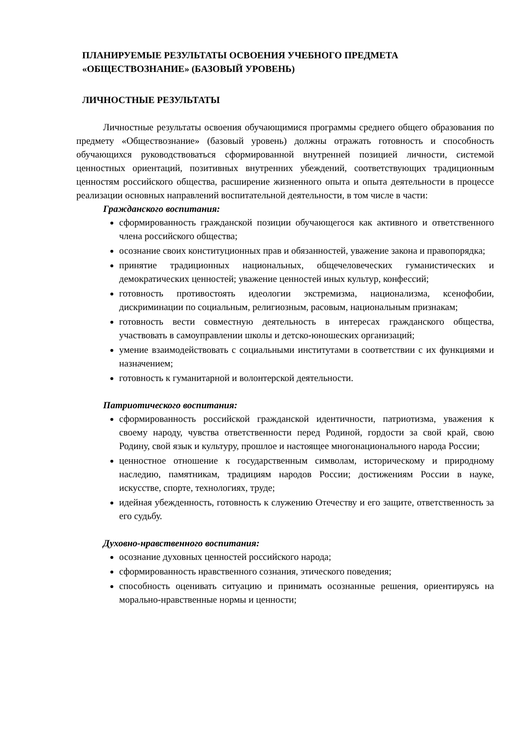ПЛАНИРУЕМЫЕ РЕЗУЛЬТАТЫ ОСВОЕНИЯ УЧЕБНОГО ПРЕДМЕТА «ОБЩЕСТВОЗНАНИЕ» (БАЗОВЫЙ УРОВЕНЬ)
ЛИЧНОСТНЫЕ РЕЗУЛЬТАТЫ
Личностные результаты освоения обучающимися программы среднего общего образования по предмету «Обществознание» (базовый уровень) должны отражать готовность и способность обучающихся руководствоваться сформированной внутренней позицией личности, системой ценностных ориентаций, позитивных внутренних убеждений, соответствующих традиционным ценностям российского общества, расширение жизненного опыта и опыта деятельности в процессе реализации основных направлений воспитательной деятельности, в том числе в части:
Гражданского воспитания:
сформированность гражданской позиции обучающегося как активного и ответственного члена российского общества;
осознание своих конституционных прав и обязанностей, уважение закона и правопорядка;
принятие традиционных национальных, общечеловеческих гуманистических и демократических ценностей; уважение ценностей иных культур, конфессий;
готовность противостоять идеологии экстремизма, национализма, ксенофобии, дискриминации по социальным, религиозным, расовым, национальным признакам;
готовность вести совместную деятельность в интересах гражданского общества, участвовать в самоуправлении школы и детско-юношеских организаций;
умение взаимодействовать с социальными институтами в соответствии с их функциями и назначением;
готовность к гуманитарной и волонтерской деятельности.
Патриотического воспитания:
сформированность российской гражданской идентичности, патриотизма, уважения к своему народу, чувства ответственности перед Родиной, гордости за свой край, свою Родину, свой язык и культуру, прошлое и настоящее многонационального народа России;
ценностное отношение к государственным символам, историческому и природному наследию, памятникам, традициям народов России; достижениям России в науке, искусстве, спорте, технологиях, труде;
идейная убежденность, готовность к служению Отечеству и его защите, ответственность за его судьбу.
Духовно-нравственного воспитания:
осознание духовных ценностей российского народа;
сформированность нравственного сознания, этического поведения;
способность оценивать ситуацию и принимать осознанные решения, ориентируясь на морально-нравственные нормы и ценности;